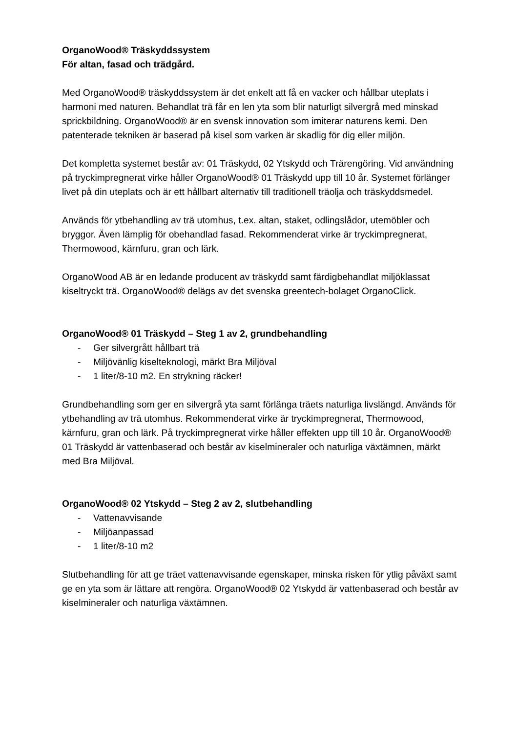OrganoWood® Träskyddssystem
För altan, fasad och trädgård.
Med OrganoWood® träskyddssystem är det enkelt att få en vacker och hållbar uteplats i harmoni med naturen. Behandlat trä får en len yta som blir naturligt silvergrå med minskad sprickbildning. OrganoWood® är en svensk innovation som imiterar naturens kemi. Den patenterade tekniken är baserad på kisel som varken är skadlig för dig eller miljön.
Det kompletta systemet består av: 01 Träskydd, 02 Ytskydd och Trärengöring. Vid användning på tryckimpregnerat virke håller OrganoWood® 01 Träskydd upp till 10 år. Systemet förlänger livet på din uteplats och är ett hållbart alternativ till traditionell träolja och träskyddsmedel.
Används för ytbehandling av trä utomhus, t.ex. altan, staket, odlingslådor, utemöbler och bryggor. Även lämplig för obehandlad fasad. Rekommenderat virke är tryckimpregnerat, Thermowood, kärnfuru, gran och lärk.
OrganoWood AB är en ledande producent av träskydd samt färdigbehandlat miljöklassat kiseltryckt trä. OrganoWood® delägs av det svenska greentech-bolaget OrganoClick.
OrganoWood® 01 Träskydd – Steg 1 av 2, grundbehandling
- Ger silvergrått hållbart trä
- Miljövänlig kiselteknologi, märkt Bra Miljöval
- 1 liter/8-10 m2. En strykning räcker!
Grundbehandling som ger en silvergrå yta samt förlänga träets naturliga livslängd. Används för ytbehandling av trä utomhus. Rekommenderat virke är tryckimpregnerat, Thermowood, kärnfuru, gran och lärk. På tryckimpregnerat virke håller effekten upp till 10 år. OrganoWood® 01 Träskydd är vattenbaserad och består av kiselmineraler och naturliga växtämnen, märkt med Bra Miljöval.
OrganoWood® 02 Ytskydd – Steg 2 av 2, slutbehandling
- Vattenavvisande
- Miljöanpassad
- 1 liter/8-10 m2
Slutbehandling för att ge träet vattenavvisande egenskaper, minska risken för ytlig påväxt samt ge en yta som är lättare att rengöra. OrganoWood® 02 Ytskydd är vattenbaserad och består av kiselmineraler och naturliga växtämnen.